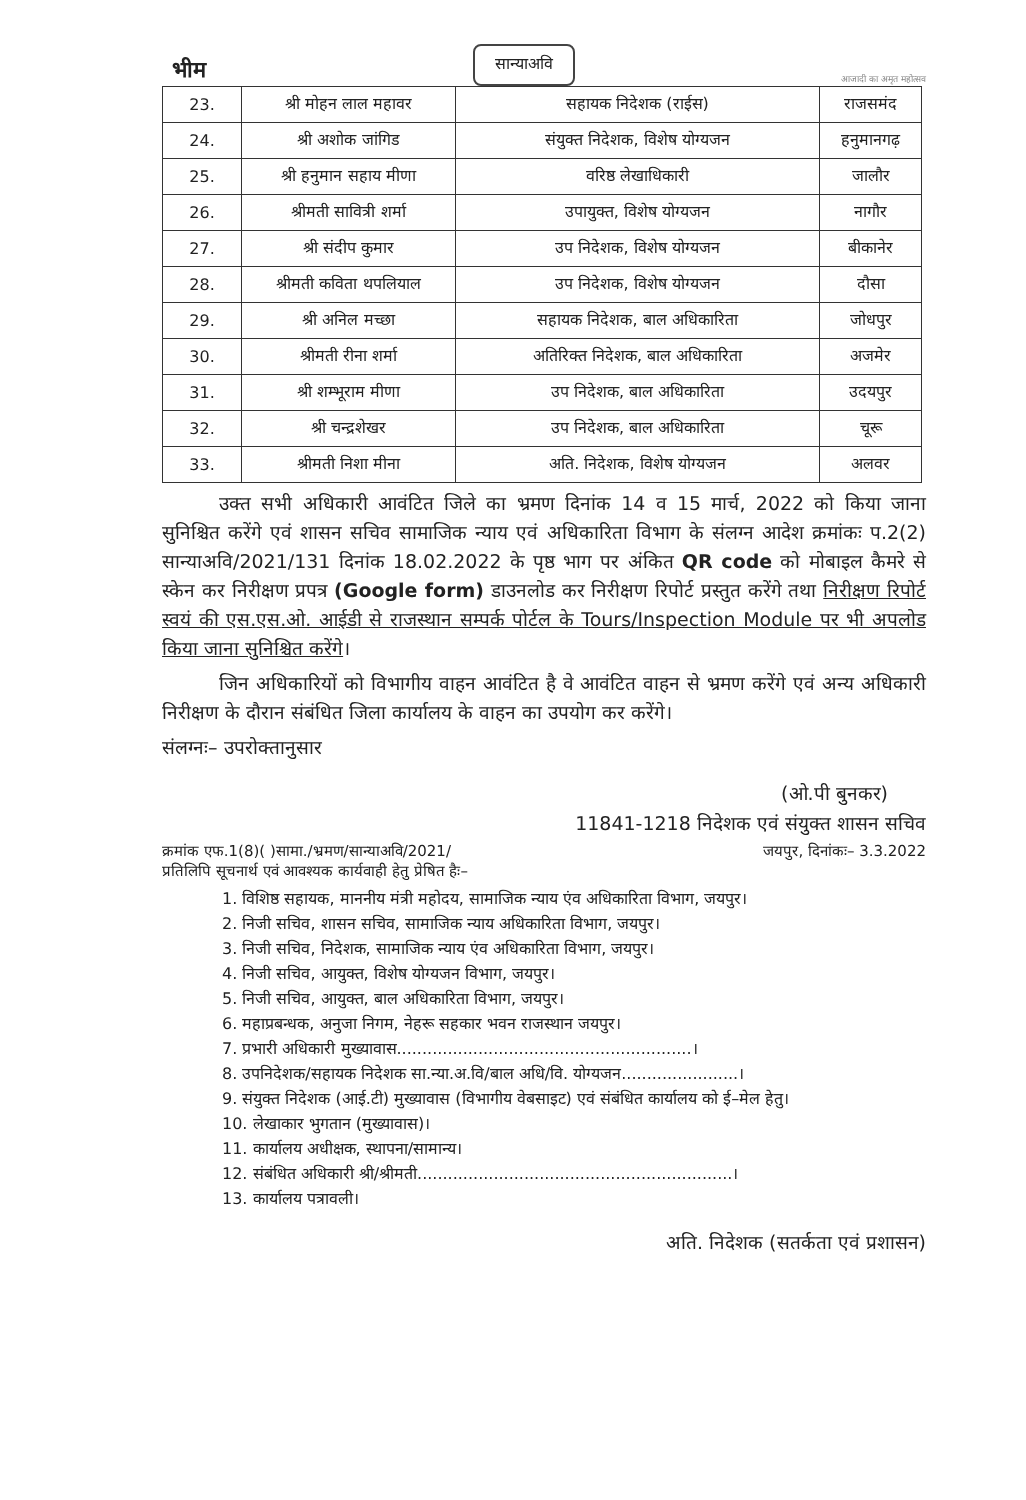भीम सान्याअवि आजादी का अमृत महोत्सव
| 23. | श्री मोहन लाल महावर | सहायक निदेशक (राईस) | राजसमंद |
| 24. | श्री अशोक जांगिड | संयुक्त निदेशक, विशेष योग्यजन | हनुमानगढ़ |
| 25. | श्री हनुमान सहाय मीणा | वरिष्ठ लेखाधिकारी | जालौर |
| 26. | श्रीमती सावित्री शर्मा | उपायुक्त, विशेष योग्यजन | नागौर |
| 27. | श्री संदीप कुमार | उप निदेशक, विशेष योग्यजन | बीकानेर |
| 28. | श्रीमती कविता थपलियाल | उप निदेशक, विशेष योग्यजन | दौसा |
| 29. | श्री अनिल मच्छा | सहायक निदेशक, बाल अधिकारिता | जोधपुर |
| 30. | श्रीमती रीना शर्मा | अतिरिक्त निदेशक, बाल अधिकारिता | अजमेर |
| 31. | श्री शम्भूराम मीणा | उप निदेशक, बाल अधिकारिता | उदयपुर |
| 32. | श्री चन्द्रशेखर | उप निदेशक, बाल अधिकारिता | चूरू |
| 33. | श्रीमती निशा मीना | अति. निदेशक, विशेष योग्यजन | अलवर |
   उक्त सभी अधिकारी आवंटित जिले का भ्रमण दिनांक 14 व 15 मार्च, 2022 को किया जाना सुनिश्चित करेंगे एवं शासन सचिव सामाजिक न्याय एवं अधिकारिता विभाग के संलग्न आदेश क्रमांकः प.2(2) सान्याअवि/2021/131 दिनांक 18.02.2022 के पृष्ठ भाग पर अंकित QR code को मोबाइल कैमरे से स्केन कर निरीक्षण प्रपत्र (Google form) डाउनलोड कर निरीक्षण रिपोर्ट प्रस्तुत करेंगे तथा निरीक्षण रिपोर्ट स्वयं की एस.एस.ओ. आईडी से राजस्थान सम्पर्क पोर्टल के Tours/Inspection Module पर भी अपलोड किया जाना सुनिश्चित करेंगे।
   जिन अधिकारियों को विभागीय वाहन आवंटित है वे आवंटित वाहन से भ्रमण करेंगे एवं अन्य अधिकारी निरीक्षण के दौरान संबंधित जिला कार्यालय के वाहन का उपयोग कर करेंगे।
संलग्नः– उपरोक्तानुसार
(ओ.पी बुनकर)  
11841-1218 निदेशक एवं संयुक्त शासन सचिव
क्रमांक एफ.1(8)( )सामा./भ्रमण/सान्याअवि/2021/ जयपुर, दिनांकः– 3.3.2022
प्रतिलिपि सूचनार्थ एवं आवश्यक कार्यवाही हेतु प्रेषित हैः–
1. विशिष्ठ सहायक, माननीय मंत्री महोदय, सामाजिक न्याय एंव अधिकारिता विभाग, जयपुर।
2. निजी सचिव, शासन सचिव, सामाजिक न्याय अधिकारिता विभाग, जयपुर।
3. निजी सचिव, निदेशक, सामाजिक न्याय एंव अधिकारिता विभाग, जयपुर।
4. निजी सचिव, आयुक्त, विशेष योग्यजन विभाग, जयपुर।
5. निजी सचिव, आयुक्त, बाल अधिकारिता विभाग, जयपुर।
6. महाप्रबन्धक, अनुजा निगम, नेहरू सहकार भवन राजस्थान जयपुर।
7. प्रभारी अधिकारी मुख्यावास..........................................................।
8. उपनिदेशक/सहायक निदेशक सा.न्या.अ.वि/बाल अधि/वि. योग्यजन.......................।
9. संयुक्त निदेशक (आई.टी) मुख्यावास (विभागीय वेबसाइट) एवं संबंधित कार्यालय को ई–मेल हेतु।
10. लेखाकार भुगतान (मुख्यावास)।
11. कार्यालय अधीक्षक, स्थापना/सामान्य।
12. संबंधित अधिकारी श्री/श्रीमती..............................................................।
13. कार्यालय पत्रावली।
अति. निदेशक (सतर्कता एवं प्रशासन)